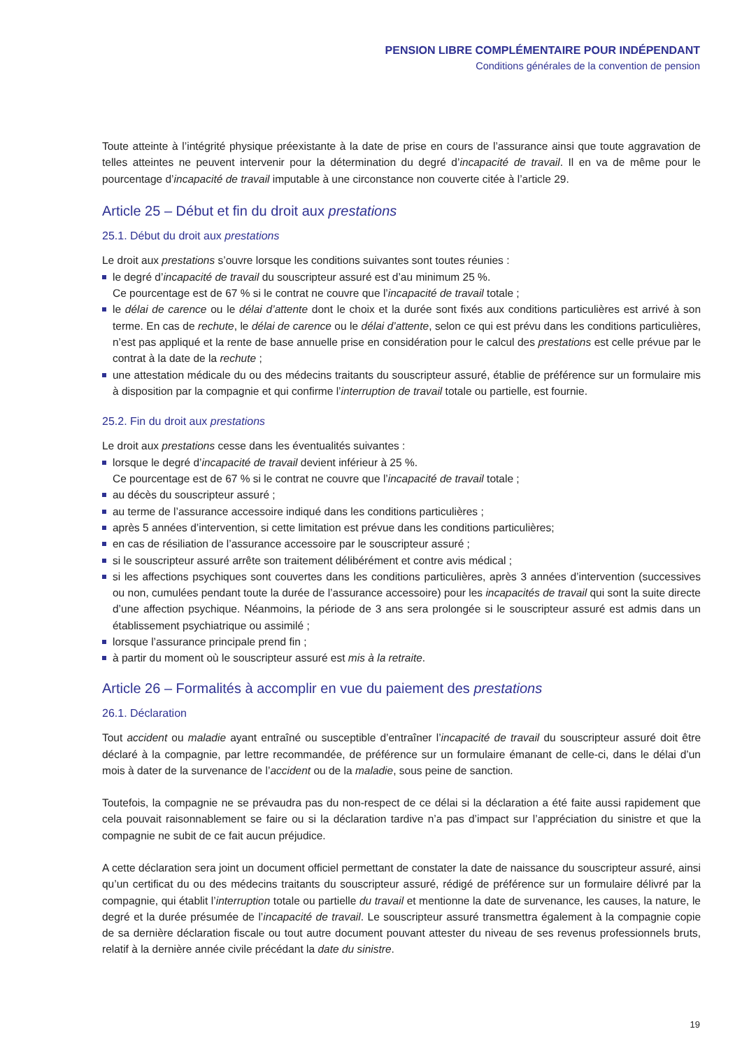PENSION LIBRE COMPLÉMENTAIRE POUR INDÉPENDANT
Conditions générales de la convention de pension
Toute atteinte à l’intégrité physique préexistante à la date de prise en cours de l’assurance ainsi que toute aggravation de telles atteintes ne peuvent intervenir pour la détermination du degré d’incapacité de travail. Il en va de même pour le pourcentage d’incapacité de travail imputable à une circonstance non couverte citée à l’article 29.
Article 25 – Début et fin du droit aux prestations
25.1. Début du droit aux prestations
Le droit aux prestations s’ouvre lorsque les conditions suivantes sont toutes réunies :
le degré d’incapacité de travail du souscripteur assuré est d’au minimum 25 %.
Ce pourcentage est de 67 % si le contrat ne couvre que l’incapacité de travail totale ;
le délai de carence ou le délai d’attente dont le choix et la durée sont fixés aux conditions particulières est arrivé à son terme. En cas de rechute, le délai de carence ou le délai d’attente, selon ce qui est prévu dans les conditions particulières, n’est pas appliqué et la rente de base annuelle prise en considération pour le calcul des prestations est celle prévue par le contrat à la date de la rechute ;
une attestation médicale du ou des médecins traitants du souscripteur assuré, établie de préférence sur un formulaire mis à disposition par la compagnie et qui confirme l’interruption de travail totale ou partielle, est fournie.
25.2. Fin du droit aux prestations
Le droit aux prestations cesse dans les éventualités suivantes :
lorsque le degré d’incapacité de travail devient inférieur à 25 %.
Ce pourcentage est de 67 % si le contrat ne couvre que l’incapacité de travail totale ;
au décès du souscripteur assuré ;
au terme de l’assurance accessoire indiqué dans les conditions particulières ;
après 5 années d’intervention, si cette limitation est prévue dans les conditions particulières;
en cas de résiliation de l’assurance accessoire par le souscripteur assuré ;
si le souscripteur assuré arrête son traitement délibérément et contre avis médical ;
si les affections psychiques sont couvertes dans les conditions particulières, après 3 années d’intervention (successives ou non, cumulées pendant toute la durée de l’assurance accessoire) pour les incapacités de travail qui sont la suite directe d’une affection psychique. Néanmoins, la période de 3 ans sera prolongée si le souscripteur assuré est admis dans un établissement psychiatrique ou assimilé ;
lorsque l’assurance principale prend fin ;
à partir du moment où le souscripteur assuré est mis à la retraite.
Article 26 – Formalités à accomplir en vue du paiement des prestations
26.1. Déclaration
Tout accident ou maladie ayant entraîné ou susceptible d’entraîner l’incapacité de travail du souscripteur assuré doit être déclaré à la compagnie, par lettre recommandée, de préférence sur un formulaire émanant de celle-ci, dans le délai d’un mois à dater de la survenance de l’accident ou de la maladie, sous peine de sanction.
Toutefois, la compagnie ne se prévaudra pas du non-respect de ce délai si la déclaration a été faite aussi rapidement que cela pouvait raisonnablement se faire ou si la déclaration tardive n’a pas d’impact sur l’appréciation du sinistre et que la compagnie ne subit de ce fait aucun préjudice.
A cette déclaration sera joint un document officiel permettant de constater la date de naissance du souscripteur assuré, ainsi qu’un certificat du ou des médecins traitants du souscripteur assuré, rédigé de préférence sur un formulaire délivré par la compagnie, qui établit l’interruption totale ou partielle du travail et mentionne la date de survenance, les causes, la nature, le degré et la durée présumée de l’incapacité de travail. Le souscripteur assuré transmettra également à la compagnie copie de sa dernière déclaration fiscale ou tout autre document pouvant attester du niveau de ses revenus professionnels bruts, relatif à la dernière année civile précédant la date du sinistre.
19